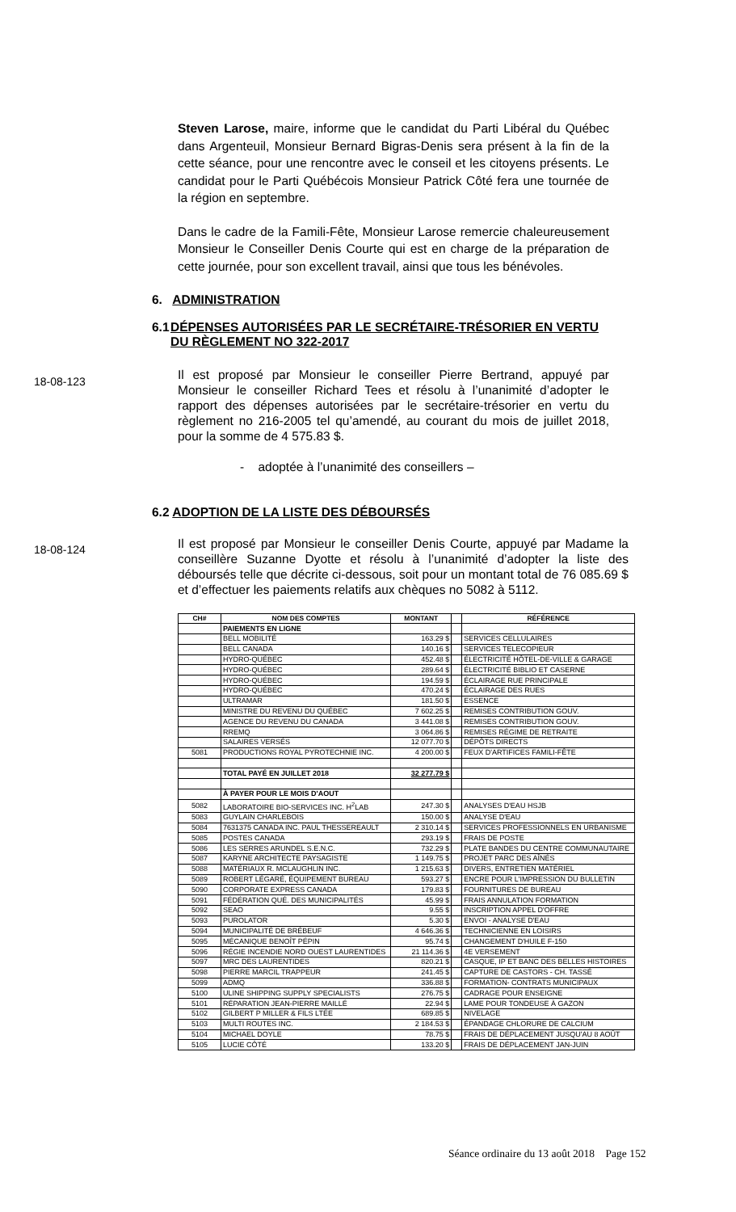Steven Larose, maire, informe que le candidat du Parti Libéral du Québec dans Argenteuil, Monsieur Bernard Bigras-Denis sera présent à la fin de la cette séance, pour une rencontre avec le conseil et les citoyens présents. Le candidat pour le Parti Québécois Monsieur Patrick Côté fera une tournée de la région en septembre.
Dans le cadre de la Famili-Fête, Monsieur Larose remercie chaleureusement Monsieur le Conseiller Denis Courte qui est en charge de la préparation de cette journée, pour son excellent travail, ainsi que tous les bénévoles.
6. ADMINISTRATION
6.1 DÉPENSES AUTORISÉES PAR LE SECRÉTAIRE-TRÉSORIER EN VERTU DU RÈGLEMENT NO 322-2017
18-08-123
Il est proposé par Monsieur le conseiller Pierre Bertrand, appuyé par Monsieur le conseiller Richard Tees et résolu à l’unanimité d’adopter le rapport des dépenses autorisées par le secrétaire-trésorier en vertu du règlement no 216-2005 tel qu’amendé, au courant du mois de juillet 2018, pour la somme de 4 575.83 $.
- adoptée à l’unanimité des conseillers –
6.2 ADOPTION DE LA LISTE DES DÉBOURSÉS
18-08-124
Il est proposé par Monsieur le conseiller Denis Courte, appuyé par Madame la conseillère Suzanne Dyotte et résolu à l’unanimité d’adopter la liste des déboursés telle que décrite ci-dessous, soit pour un montant total de 76 085.69 $ et d’effectuer les paiements relatifs aux chèques no 5082 à 5112.
| CH# | NOM DES COMPTES | MONTANT | | RÉFÉRENCE |
| --- | --- | --- | --- | --- |
| | PAIEMENTS EN LIGNE | | | |
| | BELL MOBILITÉ | 163.29 $ | | SERVICES CELLULAIRES |
| | BELL CANADA | 140.16 $ | | SERVICES TELECOPIEUR |
| | HYDRO-QUÉBEC | 452.48 $ | | ÉLECTRICITÉ HÔTEL-DE-VILLE & GARAGE |
| | HYDRO-QUÉBEC | 289.64 $ | | ÉLECTRICITÉ BIBLIO ET CASERNE |
| | HYDRO-QUÉBEC | 194.59 $ | | ÉCLAIRAGE RUE PRINCIPALE |
| | HYDRO-QUÉBEC | 470.24 $ | | ÉCLAIRAGE DES RUES |
| | ULTRAMAR | 181.50 $ | | ESSENCE |
| | MINISTRE DU REVENU DU QUÉBEC | 7 602.25 $ | | REMISES CONTRIBUTION GOUV. |
| | AGENCE DU REVENU DU CANADA | 3 441.08 $ | | REMISES CONTRIBUTION GOUV. |
| | RREMQ | 3 064.86 $ | | REMISES RÉGIME DE RETRAITE |
| | SALAIRES VERSÉS | 12 077.70 $ | | DÉPÔTS DIRECTS |
| 5081 | PRODUCTIONS ROYAL PYROTECHNIE INC. | 4 200.00 $ | | FEUX D'ARTIFICES FAMILI-FÊTE |
| | TOTAL PAYÉ EN JUILLET 2018 | 32 277.79 $ | | |
| | À PAYER POUR LE MOIS D'AOUT | | | |
| 5082 | LABORATOIRE BIO-SERVICES INC. H<sup>2</sup>LAB | 247.30 $ | | ANALYSES D'EAU HSJB |
| 5083 | GUYLAIN CHARLEBOIS | 150.00 $ | | ANALYSE D'EAU |
| 5084 | 7631375 CANADA INC. PAUL THESSEREAULT | 2 310.14 $ | | SERVICES PROFESSIONNELS EN URBANISME |
| 5085 | POSTES CANADA | 293.19 $ | | FRAIS DE POSTE |
| 5086 | LES SERRES ARUNDEL S.E.N.C. | 732.29 $ | | PLATE BANDES DU CENTRE COMMUNAUTAIRE |
| 5087 | KARYNE ARCHITECTE PAYSAGISTE | 1 149.75 $ | | PROJET PARC DES AÎNÉS |
| 5088 | MATÉRIAUX R. MCLAUGHLIN INC. | 1 215.63 $ | | DIVERS, ENTRETIEN MATÉRIEL |
| 5089 | ROBERT LÉGARÉ, ÉQUIPEMENT BUREAU | 593.27 $ | | ENCRE POUR L'IMPRESSION DU BULLETIN |
| 5090 | CORPORATE EXPRESS CANADA | 179.83 $ | | FOURNITURES DE BUREAU |
| 5091 | FÉDÉRATION QUÉ. DES MUNICIPALITÉS | 45.99 $ | | FRAIS ANNULATION FORMATION |
| 5092 | SEAO | 9.55 $ | | INSCRIPTION APPEL D'OFFRE |
| 5093 | PUROLATOR | 5.30 $ | | ENVOI - ANALYSE D'EAU |
| 5094 | MUNICIPALITÉ DE BRÉBEUF | 4 646.36 $ | | TECHNICIENNE EN LOISIRS |
| 5095 | MÉCANIQUE BENOÎT PÉPIN | 95.74 $ | | CHANGEMENT D'HUILE F-150 |
| 5096 | RÉGIE INCENDIE NORD OUEST LAURENTIDES | 21 114.36 $ | | 4E VERSEMENT |
| 5097 | MRC DES LAURENTIDES | 820.21 $ | | CASQUE, IP ET BANC DES BELLES HISTOIRES |
| 5098 | PIERRE MARCIL TRAPPEUR | 241.45 $ | | CAPTURE DE CASTORS - CH. TASSÉ |
| 5099 | ADMQ | 336.88 $ | | FORMATION- CONTRATS MUNICIPAUX |
| 5100 | ULINE SHIPPING SUPPLY SPECIALISTS | 276.75 $ | | CADRAGE POUR ENSEIGNE |
| 5101 | RÉPARATION JEAN-PIERRE MAILLÉ | 22.94 $ | | LAME POUR TONDEUSE À GAZON |
| 5102 | GILBERT P MILLER & FILS LTÉE | 689.85 $ | | NIVELAGE |
| 5103 | MULTI ROUTES INC. | 2 184.53 $ | | ÉPANDAGE CHLORURE DE CALCIUM |
| 5104 | MICHAEL DOYLE | 78.75 $ | | FRAIS DE DÉPLACEMENT JUSQU'AU 8 AOÛT |
| 5105 | LUCIE CÔTÉ | 133.20 $ | | FRAIS DE DÉPLACEMENT JAN-JUIN |
Séance ordinaire du 13 août 2018 Page 152